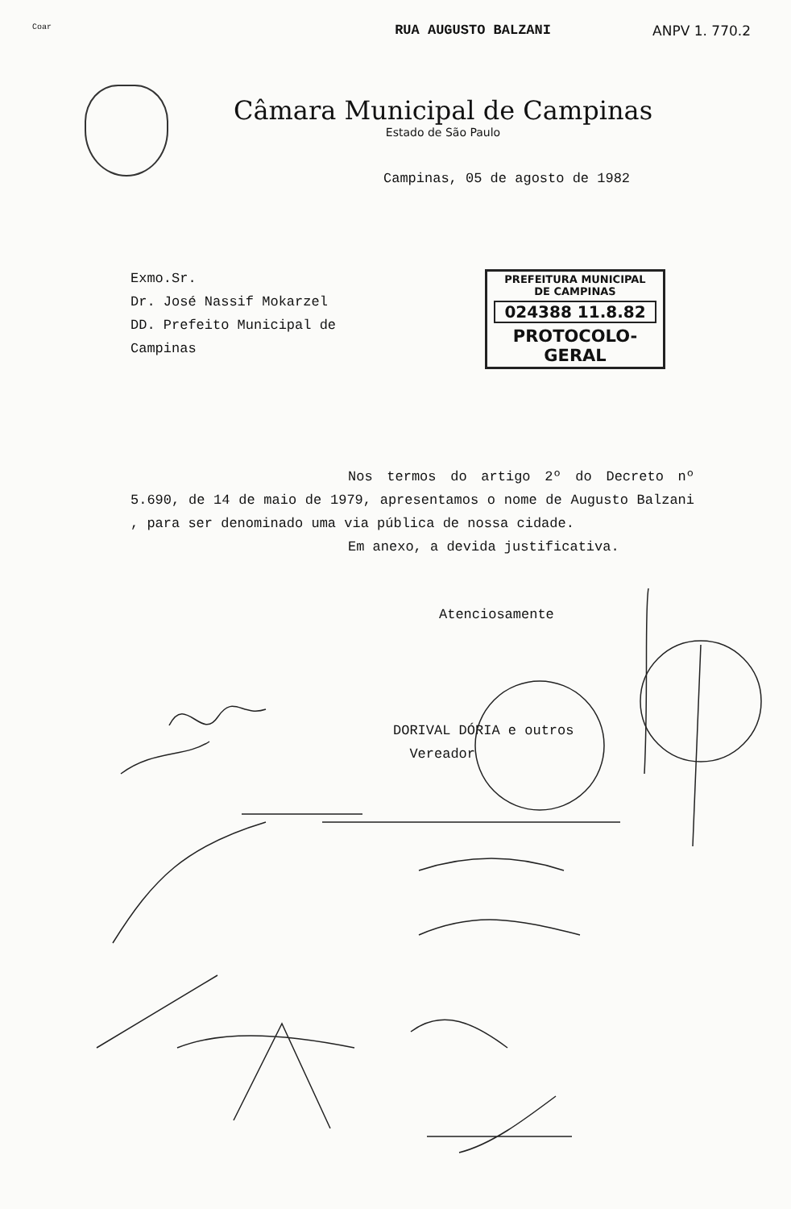Coar RUA AUGUSTO BALZANI ANPV 1. 770.2
Câmara Municipal de Campinas
Estado de São Paulo
Campinas, 05 de agosto de 1982
Exmo.Sr.
Dr. José Nassif Mokarzel
DD. Prefeito Municipal de
Campinas
PREFEITURA MUNICIPAL
DE CAMPINAS
024388 11.8.82
PROTOCOLO-GERAL
Nos termos do artigo 2º do Decreto nº 5.690, de 14 de maio de 1979, apresentamos o nome de Augusto Balzani , para ser denominado uma via pública de nossa cidade.
Em anexo, a devida justificativa.
Atenciosamente
DORIVAL DÓRIA e outros
Vereador